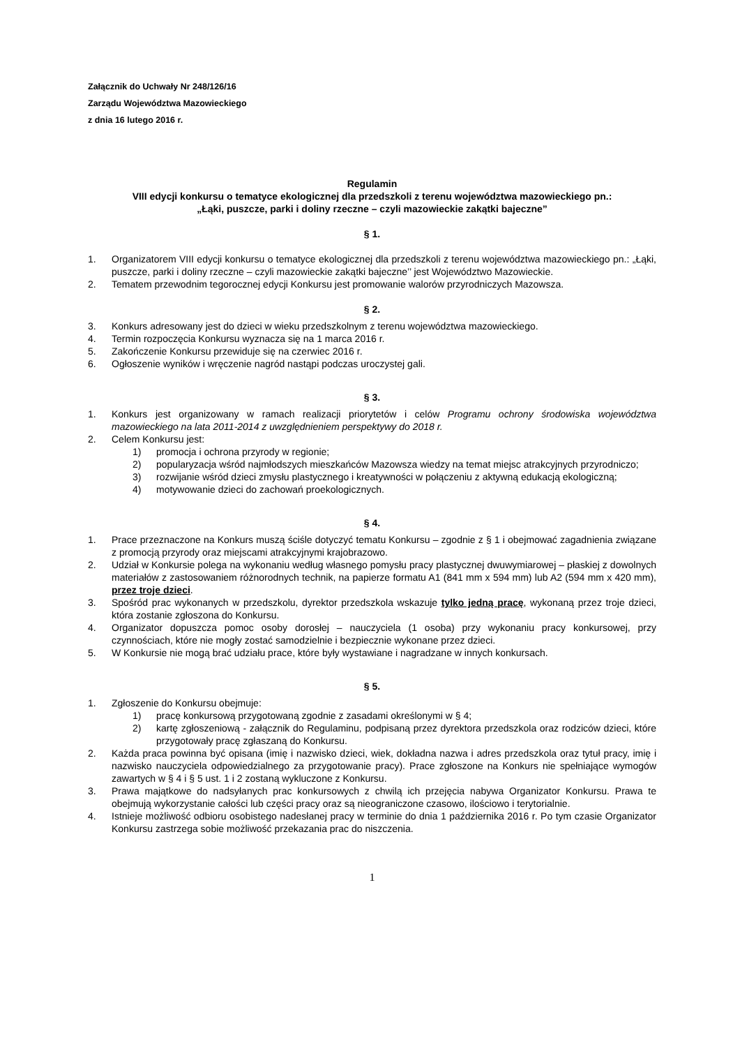Załącznik do Uchwały Nr 248/126/16
Zarządu Województwa Mazowieckiego
z dnia 16 lutego 2016 r.
Regulamin
VIII edycji konkursu o tematyce ekologicznej dla przedszkoli z terenu województwa mazowieckiego pn.:
„Łąki, puszcze, parki i doliny rzeczne – czyli mazowieckie zakątki bajeczne”
§ 1.
1. Organizatorem VIII edycji konkursu o tematyce ekologicznej dla przedszkoli z terenu województwa mazowieckiego pn.: „Łąki, puszcze, parki i doliny rzeczne – czyli mazowieckie zakątki bajeczne’’ jest Województwo Mazowieckie.
2. Tematem przewodnim tegorocznej edycji Konkursu jest promowanie walorów przyrodniczych Mazowsza.
§ 2.
3. Konkurs adresowany jest do dzieci w wieku przedszkolnym z terenu województwa mazowieckiego.
4. Termin rozpoczęcia Konkursu wyznacza się na 1 marca 2016 r.
5. Zakończenie Konkursu przewiduje się na czerwiec 2016 r.
6. Ogłoszenie wyników i wręczenie nagród nastąpi podczas uroczystej gali.
§ 3.
1. Konkurs jest organizowany w ramach realizacji priorytetów i celów Programu ochrony środowiska województwa mazowieckiego na lata 2011-2014 z uwzględnieniem perspektywy do 2018 r.
2. Celem Konkursu jest:
1) promocja i ochrona przyrody w regionie;
2) popularyzacja wśród najmłodszych mieszkańców Mazowsza wiedzy na temat miejsc atrakcyjnych przyrodniczo;
3) rozwijanie wśród dzieci zmysłu plastycznego i kreatywności w połączeniu z aktywną edukacją ekologiczną;
4) motywowanie dzieci do zachowań proekologicznych.
§ 4.
1. Prace przeznaczone na Konkurs muszą ściśle dotyczyć tematu Konkursu – zgodnie z § 1 i obejmować zagadnienia związane z promocją przyrody oraz miejscami atrakcyjnymi krajobrazowo.
2. Udział w Konkursie polega na wykonaniu według własnego pomysłu pracy plastycznej dwuwymiarowej – płaskiej z dowolnych materiałów z zastosowaniem różnorodnych technik, na papierze formatu A1 (841 mm x 594 mm) lub A2 (594 mm x 420 mm), przez troje dzieci.
3. Spośród prac wykonanych w przedszkolu, dyrektor przedszkola wskazuje tylko jedną pracę, wykonaną przez troje dzieci, która zostanie zgłoszona do Konkursu.
4. Organizator dopuszcza pomoc osoby dorosłej – nauczyciela (1 osoba) przy wykonaniu pracy konkursowej, przy czynnościach, które nie mogły zostać samodzielnie i bezpiecznie wykonane przez dzieci.
5. W Konkursie nie mogą brać udziału prace, które były wystawiane i nagradzane w innych konkursach.
§ 5.
1. Zgłoszenie do Konkursu obejmuje:
1) pracę konkursową przygotowaną zgodnie z zasadami określonymi w § 4;
2) kartę zgłoszeniową - załącznik do Regulaminu, podpisaną przez dyrektora przedszkola oraz rodziców dzieci, które przygotowały pracę zgłaszaną do Konkursu.
2. Każda praca powinna być opisana (imię i nazwisko dzieci, wiek, dokładna nazwa i adres przedszkola oraz tytuł pracy, imię i nazwisko nauczyciela odpowiedzialnego za przygotowanie pracy). Prace zgłoszone na Konkurs nie spełniające wymogów zawartych w § 4 i § 5 ust. 1 i 2 zostaną wykluczone z Konkursu.
3. Prawa majątkowe do nadsyłanych prac konkursowych z chwilą ich przejęcia nabywa Organizator Konkursu. Prawa te obejmują wykorzystanie całości lub części pracy oraz są nieograniczone czasowo, ilościowo i terytorialnie.
4. Istnieje możliwość odbioru osobistego nadesłanej pracy w terminie do dnia 1 października 2016 r. Po tym czasie Organizator Konkursu zastrzega sobie możliwość przekazania prac do niszczenia.
1